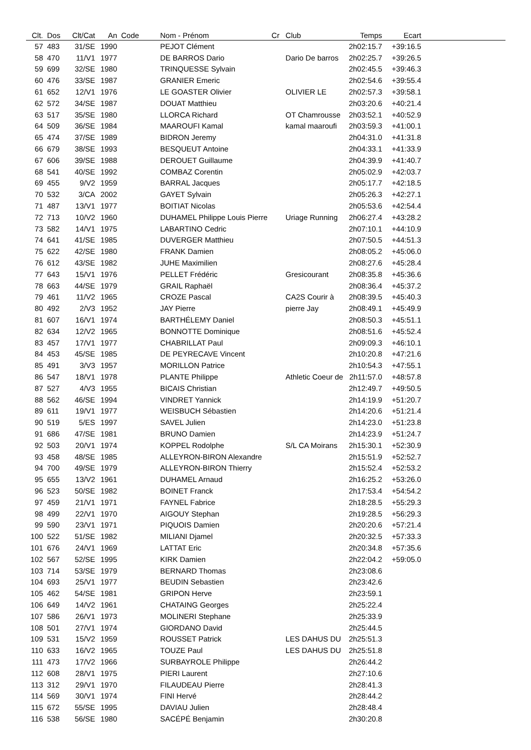| Clt. | Dos | Clt/Cat | An | Code | Nom - Prénom | Cr | Club | Temps | Ecart | |
| --- | --- | --- | --- | --- | --- | --- | --- | --- | --- | --- |
| 57 | 483 | 31/SE | 1990 | | PEJOT Clément | | | 2h02:15.7 | +39:16.5 | |
| 58 | 470 | 11/V1 | 1977 | | DE BARROS Dario | | Dario De barros | 2h02:25.7 | +39:26.5 | |
| 59 | 699 | 32/SE | 1980 | | TRINQUESSE Sylvain | | | 2h02:45.5 | +39:46.3 | |
| 60 | 476 | 33/SE | 1987 | | GRANIER Emeric | | | 2h02:54.6 | +39:55.4 | |
| 61 | 652 | 12/V1 | 1976 | | LE GOASTER Olivier | | OLIVIER LE | 2h02:57.3 | +39:58.1 | |
| 62 | 572 | 34/SE | 1987 | | DOUAT Matthieu | | | 2h03:20.6 | +40:21.4 | |
| 63 | 517 | 35/SE | 1980 | | LLORCA Richard | | OT Chamrousse | 2h03:52.1 | +40:52.9 | |
| 64 | 509 | 36/SE | 1984 | | MAAROUFI Kamal | | kamal maaroufi | 2h03:59.3 | +41:00.1 | |
| 65 | 474 | 37/SE | 1989 | | BIDRON Jeremy | | | 2h04:31.0 | +41:31.8 | |
| 66 | 679 | 38/SE | 1993 | | BESQUEUT Antoine | | | 2h04:33.1 | +41:33.9 | |
| 67 | 606 | 39/SE | 1988 | | DEROUET Guillaume | | | 2h04:39.9 | +41:40.7 | |
| 68 | 541 | 40/SE | 1992 | | COMBAZ Corentin | | | 2h05:02.9 | +42:03.7 | |
| 69 | 455 | 9/V2 | 1959 | | BARRAL Jacques | | | 2h05:17.7 | +42:18.5 | |
| 70 | 532 | 3/CA | 2002 | | GAYET Sylvain | | | 2h05:26.3 | +42:27.1 | |
| 71 | 487 | 13/V1 | 1977 | | BOITIAT Nicolas | | | 2h05:53.6 | +42:54.4 | |
| 72 | 713 | 10/V2 | 1960 | | DUHAMEL Philippe Louis Pierre | | Uriage Running | 2h06:27.4 | +43:28.2 | |
| 73 | 582 | 14/V1 | 1975 | | LABARTINO Cedric | | | 2h07:10.1 | +44:10.9 | |
| 74 | 641 | 41/SE | 1985 | | DUVERGER Matthieu | | | 2h07:50.5 | +44:51.3 | |
| 75 | 622 | 42/SE | 1980 | | FRANK Damien | | | 2h08:05.2 | +45:06.0 | |
| 76 | 612 | 43/SE | 1982 | | JUHE Maximilien | | | 2h08:27.6 | +45:28.4 | |
| 77 | 643 | 15/V1 | 1976 | | PELLET Frédéric | | Gresicourant | 2h08:35.8 | +45:36.6 | |
| 78 | 663 | 44/SE | 1979 | | GRAIL Raphaël | | | 2h08:36.4 | +45:37.2 | |
| 79 | 461 | 11/V2 | 1965 | | CROZE Pascal | | CA2S Courir à | 2h08:39.5 | +45:40.3 | |
| 80 | 492 | 2/V3 | 1952 | | JAY Pierre | | pierre Jay | 2h08:49.1 | +45:49.9 | |
| 81 | 607 | 16/V1 | 1974 | | BARTHÉLEMY Daniel | | | 2h08:50.3 | +45:51.1 | |
| 82 | 634 | 12/V2 | 1965 | | BONNOTTE Dominique | | | 2h08:51.6 | +45:52.4 | |
| 83 | 457 | 17/V1 | 1977 | | CHABRILLAT Paul | | | 2h09:09.3 | +46:10.1 | |
| 84 | 453 | 45/SE | 1985 | | DE PEYRECAVE Vincent | | | 2h10:20.8 | +47:21.6 | |
| 85 | 491 | 3/V3 | 1957 | | MORILLON Patrice | | | 2h10:54.3 | +47:55.1 | |
| 86 | 547 | 18/V1 | 1978 | | PLANTE Philippe | | Athletic Coeur de | 2h11:57.0 | +48:57.8 | |
| 87 | 527 | 4/V3 | 1955 | | BICAIS Christian | | | 2h12:49.7 | +49:50.5 | |
| 88 | 562 | 46/SE | 1994 | | VINDRET Yannick | | | 2h14:19.9 | +51:20.7 | |
| 89 | 611 | 19/V1 | 1977 | | WEISBUCH Sébastien | | | 2h14:20.6 | +51:21.4 | |
| 90 | 519 | 5/ES | 1997 | | SAVEL Julien | | | 2h14:23.0 | +51:23.8 | |
| 91 | 686 | 47/SE | 1981 | | BRUNO Damien | | | 2h14:23.9 | +51:24.7 | |
| 92 | 503 | 20/V1 | 1974 | | KOPPEL Rodolphe | | S/L CA Moirans | 2h15:30.1 | +52:30.9 | |
| 93 | 458 | 48/SE | 1985 | | ALLEYRON-BIRON Alexandre | | | 2h15:51.9 | +52:52.7 | |
| 94 | 700 | 49/SE | 1979 | | ALLEYRON-BIRON Thierry | | | 2h15:52.4 | +52:53.2 | |
| 95 | 655 | 13/V2 | 1961 | | DUHAMEL Arnaud | | | 2h16:25.2 | +53:26.0 | |
| 96 | 523 | 50/SE | 1982 | | BOINET Franck | | | 2h17:53.4 | +54:54.2 | |
| 97 | 459 | 21/V1 | 1971 | | FAYNEL Fabrice | | | 2h18:28.5 | +55:29.3 | |
| 98 | 499 | 22/V1 | 1970 | | AIGOUY Stephan | | | 2h19:28.5 | +56:29.3 | |
| 99 | 590 | 23/V1 | 1971 | | PIQUOIS Damien | | | 2h20:20.6 | +57:21.4 | |
| 100 | 522 | 51/SE | 1982 | | MILIANI Djamel | | | 2h20:32.5 | +57:33.3 | |
| 101 | 676 | 24/V1 | 1969 | | LATTAT Eric | | | 2h20:34.8 | +57:35.6 | |
| 102 | 567 | 52/SE | 1995 | | KIRK Damien | | | 2h22:04.2 | +59:05.0 | |
| 103 | 714 | 53/SE | 1979 | | BERNARD Thomas | | | 2h23:08.6 | | |
| 104 | 693 | 25/V1 | 1977 | | BEUDIN Sebastien | | | 2h23:42.6 | | |
| 105 | 462 | 54/SE | 1981 | | GRIPON Herve | | | 2h23:59.1 | | |
| 106 | 649 | 14/V2 | 1961 | | CHATAING Georges | | | 2h25:22.4 | | |
| 107 | 586 | 26/V1 | 1973 | | MOLINERI Stephane | | | 2h25:33.9 | | |
| 108 | 501 | 27/V1 | 1974 | | GIORDANO David | | | 2h25:44.5 | | |
| 109 | 531 | 15/V2 | 1959 | | ROUSSET Patrick | | LES DAHUS DU | 2h25:51.3 | | |
| 110 | 633 | 16/V2 | 1965 | | TOUZE Paul | | LES DAHUS DU | 2h25:51.8 | | |
| 111 | 473 | 17/V2 | 1966 | | SURBAYROLE Philippe | | | 2h26:44.2 | | |
| 112 | 608 | 28/V1 | 1975 | | PIERI Laurent | | | 2h27:10.6 | | |
| 113 | 312 | 29/V1 | 1970 | | FILAUDEAU Pierre | | | 2h28:41.3 | | |
| 114 | 569 | 30/V1 | 1974 | | FINI Hervé | | | 2h28:44.2 | | |
| 115 | 672 | 55/SE | 1995 | | DAVIAU Julien | | | 2h28:48.4 | | |
| 116 | 538 | 56/SE | 1980 | | SACÉPÉ Benjamin | | | 2h30:20.8 | | |